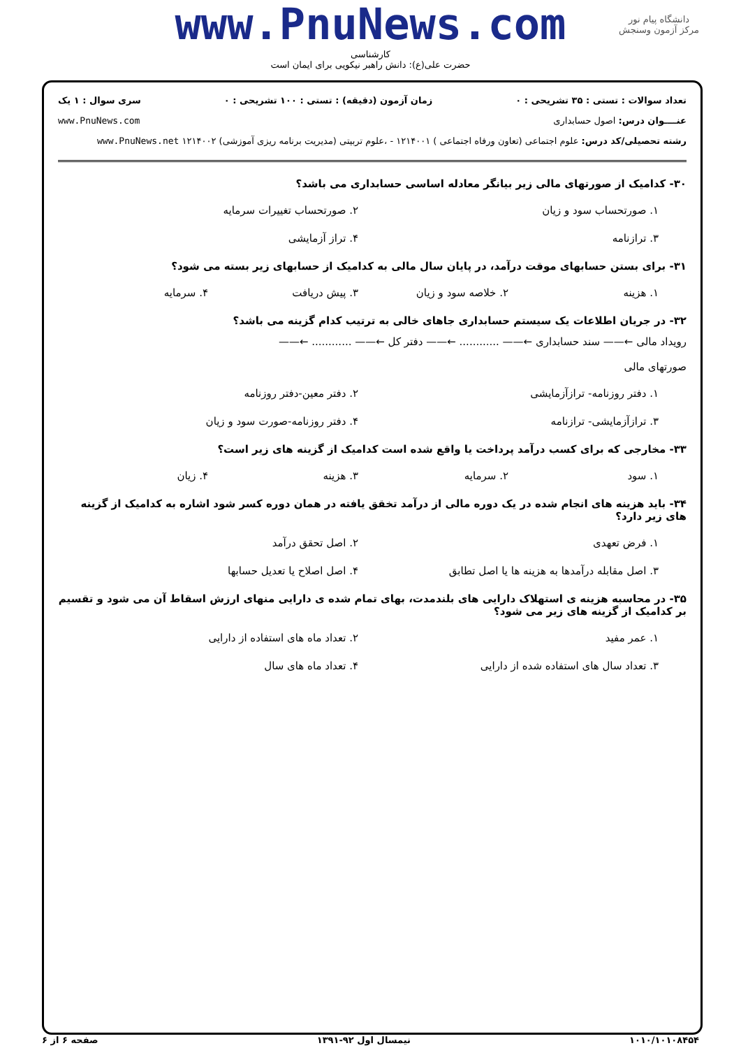دانشگاه پیام نور
مرکز آزمون وسنجش
www.PnuNews.com
کارشناسی
حضرت علی(ع): دانش راهبر نیکویی برای ایمان است
تعداد سوالات : تستی : ۳۵ تشریحی : ۰ زمان آزمون (دقیقه) : تستی : ۱۰۰ تشریحی : ۰ سری سوال : ۱ یک
عنــــوان درس: اصول حسابداری www.PnuNews.com
رشته تحصیلی/کد درس: علوم اجتماعی (تعاون ورفاه اجتماعی ) ۱۲۱۴۰۰۱ - ،علوم تربیتی (مدیریت برنامه ریزی آموزشی) ۱۲۱۴۰۰۲ www.PnuNews.net
۳۰- کدامیک از صورتهای مالی زیر بیانگر معادله اساسی حسابداری می باشد؟
۱. صورتحساب سود و زیان ۲. صورتحساب تغییرات سرمایه ۳. ترازنامه ۴. تراز آزمایشی
۳۱- برای بستن حسابهای موقت درآمد، در پایان سال مالی به کدامیک از حسابهای زیر بسته می شود؟
۱. هزینه ۲. خلاصه سود و زیان ۳. پیش دریافت ۴. سرمایه
۳۲- در جریان اطلاعات یک سیستم حسابداری جاهای خالی به ترتیب کدام گزینه می باشد؟
رویداد مالی ←—— سند حسابداری ←—— ............ ←—— دفتر کل ←—— ............ ←——
صورتهای مالی
۱. دفتر روزنامه- ترازآزمایشی ۲. دفتر معین-دفتر روزنامه ۳. ترازآزمایشی- ترازنامه ۴. دفتر روزنامه-صورت سود و زیان
۳۳- مخارجی که برای کسب درآمد پرداخت یا واقع شده است کدامیک از گزینه های زیر است؟
۱. سود ۲. سرمایه ۳. هزینه ۴. زیان
۳۴- باید هزینه های انجام شده در یک دوره مالی از درآمد تخقق یافته در همان دوره کسر شود اشاره به کدامیک از گزینه های زیر دارد؟
۱. فرض تعهدی ۲. اصل تحقق درآمد ۳. اصل مقابله درآمدها به هزینه ها یا اصل تطابق ۴. اصل اصلاح یا تعدیل حسابها
۳۵- در محاسبه هزینه ی استهلاک دارایی های بلندمدت، بهای تمام شده ی دارایی منهای ارزش اسقاط آن می شود و تقسیم بر کدامیک از گزینه های زیر می شود؟
۱. عمر مفید ۲. تعداد ماه های استفاده از دارایی ۳. تعداد سال های استفاده شده از دارایی ۴. تعداد ماه های سال
۱۰۱۰/۱۰۱۰۸۴۵۴ نیمسال اول ۹۲-۱۳۹۱ صفحه ۶ از ۶